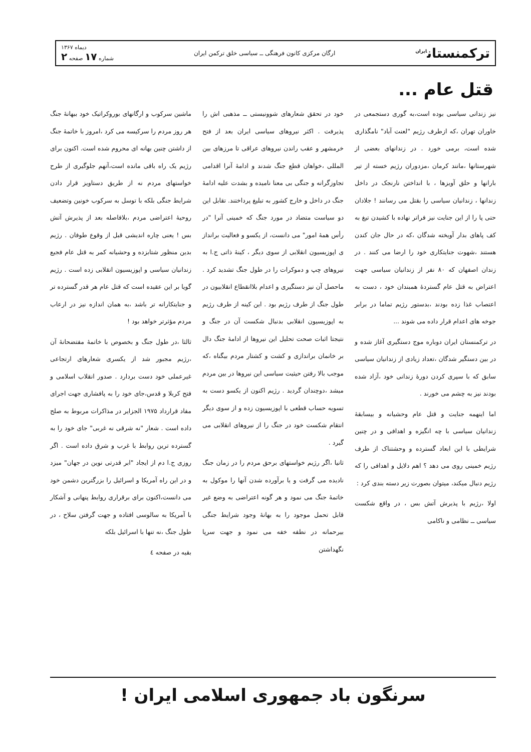ترکمنستان<sup>ایران</sup>
ارگان مرکزی کانون فرهنگی ــ سیاسی خلق ترکمن ایران
دیماه ۱۳۶۷
شماره ۱۷ صفحه ۲
قتل عام ...
نیز زندانی سیاسی بوده است،به گوری دستجمعی در خاوران تهران ،که ازطرف رژیم "لعنت آباد" نامگذاری شده است، برمی خورد . در زندانهای بعضی از شهرستانها ،مانند کرمان ،مزدوران رژیم خسته از تیر بارانها و حلق آویزها ، با انداختن نارنجک در داخل زندانها ، زندانیان سیاسی را بقتل می رسانند ! جلادان حتی پا را از این جنایت نیز فراتر نهاده با کشیدن تیغ به کف پاهای بدار آویخته شدگان ،که در حال جان کندن هستند ،شهوت جنایتکاری خود را ارضا می کنند . در زندان اصفهان که ۸۰ نفر از زندانیان سیاسی جهت اعتراض به قتل عام گستردهٔ همبندان خود ، دست به اعتصاب غذا زده بودند ،بدستور رژیم تماما در برابر جوخه های اعدام قرار داده می شوند ...
در ترکمنستان ایران دوباره موج دستگیری آغاز شده و در بین دستگیر شدگان ،تعداد زیادی از زندانیان سیاسی سابق که با سپری کردن دورهٔ زندانی خود ،آزاد شده بودند نیز به چشم می خورند .
اما اینهمه جنایت و قتل عام وحشیانه و بیسابقهٔ زندانیان سیاسی با چه انگیزه و اهدافی و در چنین شرایطی با این ابعاد گسترده و وحشتناک از طرف رژیم خمینی روی می دهد ؟ اهم دلایل و اهدافی را که رژیم دنبال میکند، میتوان بصورت زیر دسته بندی کرد :
اولا ،رژیم با پذیرش آتش بس ، در واقع شکست سیاسی ــ نظامی و ناکامی
خود در تحقق شعارهای شوونیستی ــ مذهبی اش را پذیرفت . اکثر نیروهای سیاسی ایران بعد از فتح خرمشهر و عقب راندن نیروهای عراقی تا مرزهای بین المللی ،خواهان قطع جنگ شدند و ادامهٔ آنرا اقدامی تجاوزگرانه و جنگی بی معنا نامیده و بشدت علیه ادامهٔ جنگ در داخل و خارج کشور به تبلیغ پرداختند. تقابل این دو سیاست متضاد در مورد جنگ که خمینی آنرا "در رأس همهٔ امور" می دانست، از یکسو و فعالیت برانداز ی اپوزیسیون انقلابی از سوی دیگر ، کینهٔ ذاتی ج.ا به نیروهای چپ و دموکرات را در طول جنگ تشدید کرد . ماحصل آن نیز دستگیری و اعدام بلاانقطاع انقلابیون در طول جنگ از طرف رژیم بود . این کینه از طرف رژیم به اپوزیسیون انقلابی بدنبال شکست آن در جنگ و نتیجتا اثبات صحت تحلیل این نیروها از ادامهٔ جنگ دال بر خانمان براندازی و کشت و کشتار مردم بیگناه ،که موجب بالا رفتن حیثیت سیاسی این نیروها در بین مردم میشد ،دوچندان گردید . رژیم اکنون از یکسو دست به تسویه حساب قطعی با اپوزیسیون زده و از سوی دیگر انتقام شکست خود در جنگ را از نیروهای انقلابی می گیرد .
ثانیا ،اگر رژیم خواستهای برحق مردم را در زمان جنگ نادیده می گرفت و یا برآورده شدن آنها را موکول به خاتمهٔ جنگ می نمود و هر گونه اعتراضی به وضع غیر قابل تحمل موجود را به بهانهٔ وجود شرایط جنگی بیرحمانه در نطفه خفه می نمود و جهت سرپا نگهداشتن
ماشین سرکوب و ارگانهای بوروکراتیک خود ببهانهٔ جنگ هر روز مردم را سرکیسه می کرد ،امروز با خاتمهٔ جنگ از داشتن چنین بهانه ای محروم شده است. اکنون برای رژیم یک راه باقی مانده است،آنهم جلوگیری از طرح خواستهای مردم نه از طریق دستاویز قرار دادن شرایط جنگی بلکه با توسل به سرکوب خونین وتضعیف روحیهٔ اعتراضی مردم ،بلافاصله بعد از پذیرش آتش بس ! یعنی چاره اندیشی قبل از وقوع طوفان . رژیم بدین منظور شتابزده و وحشیانه کمر به قتل عام فجیع زندانیان سیاسی و اپوزیسیون انقلابی زده است . رژیم گویا بر این عقیده است که قتل عام هر قدر گسترده تر و جنایتکارانه تر باشد ،به همان اندازه نیز در ارعاب مردم مؤثرتر خواهد بود !
ثالثا ،در طول جنگ و بخصوص با خاتمهٔ مفتضحانهٔ آن ،رژیم مجبور شد از یکسری شعارهای ارتجاعی غیرعملی خود دست بردارد . صدور انقلاب اسلامی و فتح کربلا و قدس،جای خود را به پافشاری جهت اجرای مفاد قرارداد ۱۹۷۵ الجزایر در مذاکرات مربوط به صلح داده است . شعار "نه شرقی نه غربی" جای خود را به گسترده ترین روابط با غرب و شرق داده است . اگر روزی ج.ا دم از ایجاد "ابر قدرتی نوین در جهان" میزد و در این راه آمریکا و اسرائیل را بزرگترین دشمن خود می دانست،اکنون برای برقراری روابط پنهانی و آشکار با آمریکا به سالوسی افتاده و جهت گرفتن سلاح ، در طول جنگ ،نه تنها با اسرائیل بلکه
بقیه در صفحه ٤
سرنگون باد جمهوری اسلامی ایران !